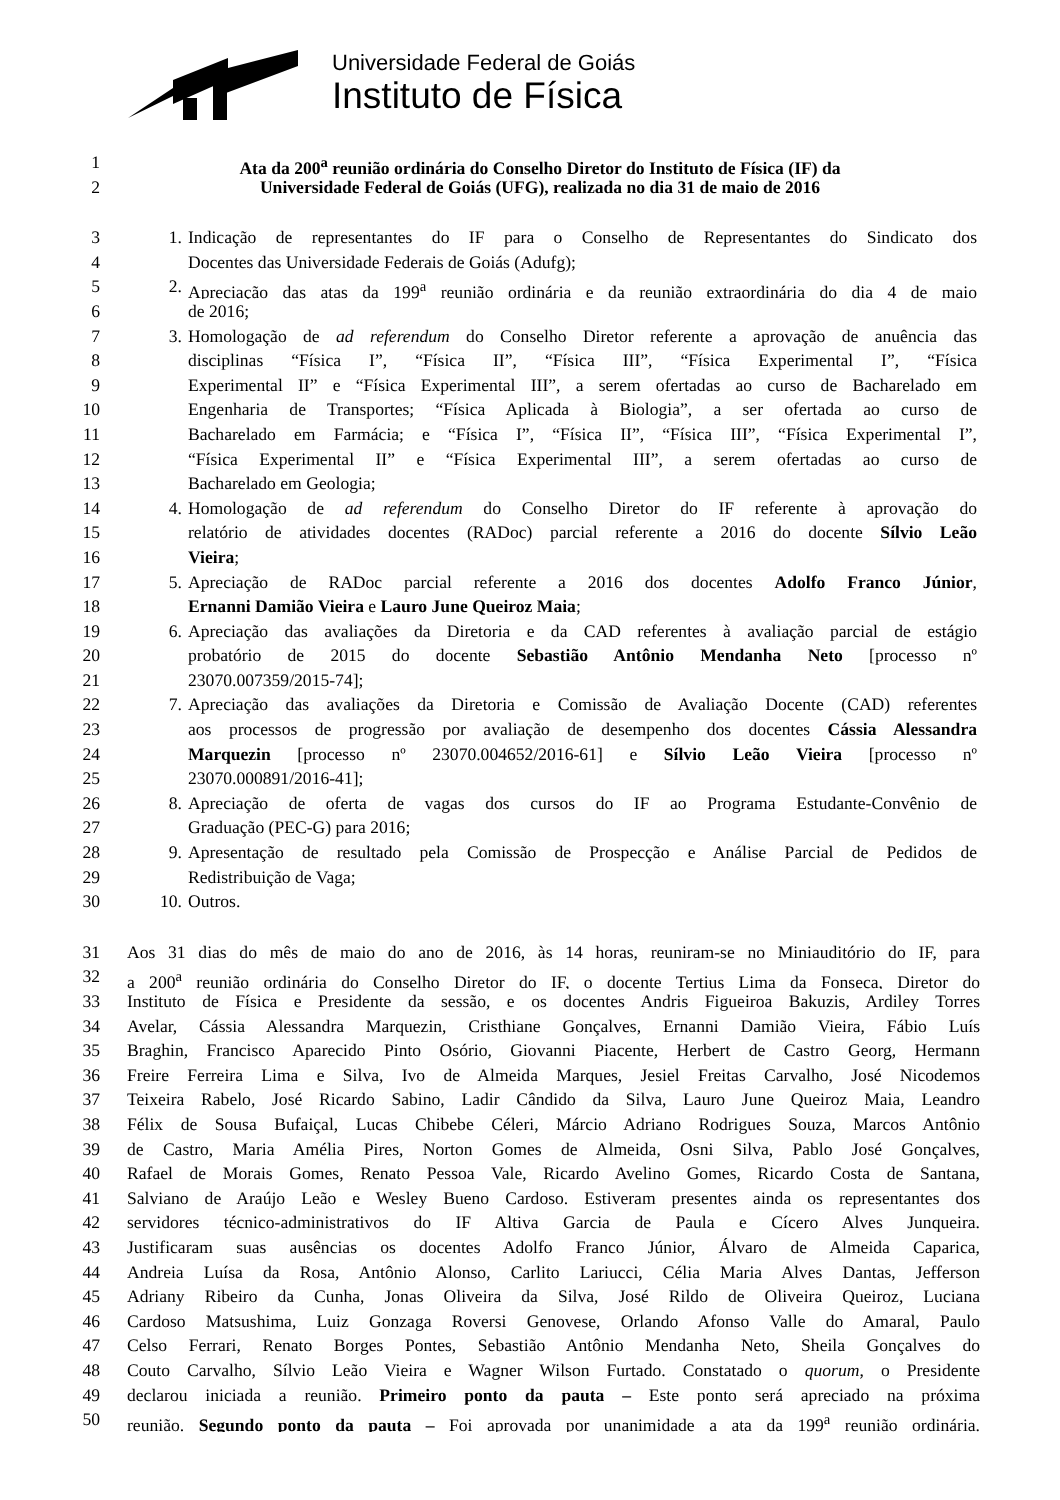Universidade Federal de Goiás
Instituto de Física
1 Ata da 200<sup>a</sup> reunião ordinária do Conselho Diretor do Instituto de Física (IF) da
2 Universidade Federal de Goiás (UFG), realizada no dia 31 de maio de 2016
3 1. Indicação de representantes do IF para o Conselho de Representantes do Sindicato dos
4 Docentes das Universidade Federais de Goiás (Adufg);
5 2. Apreciação das atas da 199<sup>a</sup> reunião ordinária e da reunião extraordinária do dia 4 de maio
6 de 2016;
7 3. Homologação de ad referendum do Conselho Diretor referente a aprovação de anuência das
8 disciplinas “Física I”, “Física II”, “Física III”, “Física Experimental I”, “Física
9 Experimental II” e “Física Experimental III”, a serem ofertadas ao curso de Bacharelado em
10 Engenharia de Transportes; “Física Aplicada à Biologia”, a ser ofertada ao curso de
11 Bacharelado em Farmácia; e “Física I”, “Física II”, “Física III”, “Física Experimental I”,
12 “Física Experimental II” e “Física Experimental III”, a serem ofertadas ao curso de
13 Bacharelado em Geologia;
14 4. Homologação de ad referendum do Conselho Diretor do IF referente à aprovação do
15 relatório de atividades docentes (RADoc) parcial referente a 2016 do docente Sílvio Leão
16 Vieira;
17 5. Apreciação de RADoc parcial referente a 2016 dos docentes Adolfo Franco Júnior,
18 Ernanni Damião Vieira e Lauro June Queiroz Maia;
19 6. Apreciação das avaliações da Diretoria e da CAD referentes à avaliação parcial de estágio
20 probatório de 2015 do docente Sebastião Antônio Mendanha Neto [processo nº
21 23070.007359/2015-74];
22 7. Apreciação das avaliações da Diretoria e Comissão de Avaliação Docente (CAD) referentes
23 aos processos de progressão por avaliação de desempenho dos docentes Cássia Alessandra
24 Marquezin [processo nº 23070.004652/2016-61] e Sílvio Leão Vieira [processo nº
25 23070.000891/2016-41];
26 8. Apreciação de oferta de vagas dos cursos do IF ao Programa Estudante-Convênio de
27 Graduação (PEC-G) para 2016;
28 9. Apresentação de resultado pela Comissão de Prospecção e Análise Parcial de Pedidos de
29 Redistribuição de Vaga;
30 10. Outros.
31 Aos 31 dias do mês de maio do ano de 2016, às 14 horas, reuniram-se no Miniauditório do IF, para
32 a 200<sup>a</sup> reunião ordinária do Conselho Diretor do IF, o docente Tertius Lima da Fonseca, Diretor do
33 Instituto de Física e Presidente da sessão, e os docentes Andris Figueiroa Bakuzis, Ardiley Torres
34 Avelar, Cássia Alessandra Marquezin, Cristhiane Gonçalves, Ernanni Damião Vieira, Fábio Luís
35 Braghin, Francisco Aparecido Pinto Osório, Giovanni Piacente, Herbert de Castro Georg, Hermann
36 Freire Ferreira Lima e Silva, Ivo de Almeida Marques, Jesiel Freitas Carvalho, José Nicodemos
37 Teixeira Rabelo, José Ricardo Sabino, Ladir Cândido da Silva, Lauro June Queiroz Maia, Leandro
38 Félix de Sousa Bufaiçal, Lucas Chibebe Céleri, Márcio Adriano Rodrigues Souza, Marcos Antônio
39 de Castro, Maria Amélia Pires, Norton Gomes de Almeida, Osni Silva, Pablo José Gonçalves,
40 Rafael de Morais Gomes, Renato Pessoa Vale, Ricardo Avelino Gomes, Ricardo Costa de Santana,
41 Salviano de Araújo Leão e Wesley Bueno Cardoso. Estiveram presentes ainda os representantes dos
42 servidores técnico-administrativos do IF Altiva Garcia de Paula e Cícero Alves Junqueira.
43 Justificaram suas ausências os docentes Adolfo Franco Júnior, Álvaro de Almeida Caparica,
44 Andreia Luísa da Rosa, Antônio Alonso, Carlito Lariucci, Célia Maria Alves Dantas, Jefferson
45 Adriany Ribeiro da Cunha, Jonas Oliveira da Silva, José Rildo de Oliveira Queiroz, Luciana
46 Cardoso Matsushima, Luiz Gonzaga Roversi Genovese, Orlando Afonso Valle do Amaral, Paulo
47 Celso Ferrari, Renato Borges Pontes, Sebastião Antônio Mendanha Neto, Sheila Gonçalves do
48 Couto Carvalho, Sílvio Leão Vieira e Wagner Wilson Furtado. Constatado o quorum, o Presidente
49 declarou iniciada a reunião. Primeiro ponto da pauta – Este ponto será apreciado na próxima
50 reunião. Segundo ponto da pauta – Foi aprovada por unanimidade a ata da 199<sup>a</sup> reunião ordinária.